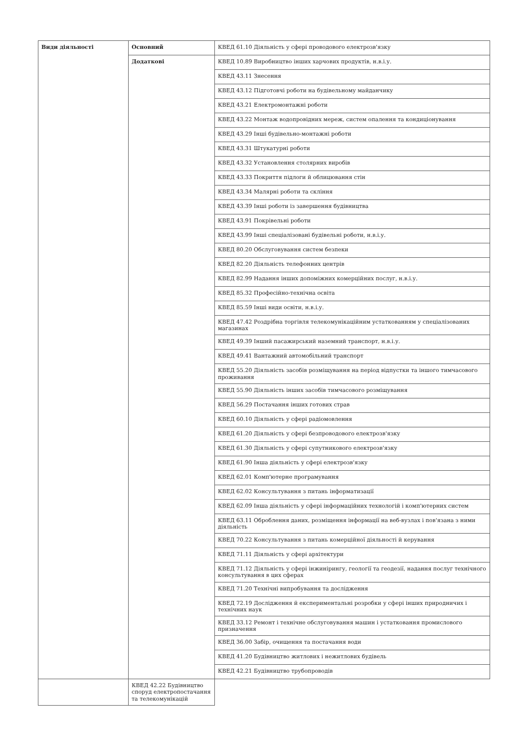| Види діяльності | Основний | КВЕД 61.10 Діяльність у сфері проводового електрозв'язку |
| | Додаткові | КВЕД 10.89 Виробництво інших харчових продуктів, н.в.і.у. |
| | | КВЕД 43.11 Знесення |
| | | КВЕД 43.12 Підготовчі роботи на будівельному майданчику |
| | | КВЕД 43.21 Електромонтажні роботи |
| | | КВЕД 43.22 Монтаж водопровідних мереж, систем опалення та кондиціонування |
| | | КВЕД 43.29 Інші будівельно-монтажні роботи |
| | | КВЕД 43.31 Штукатурні роботи |
| | | КВЕД 43.32 Установлення столярних виробів |
| | | КВЕД 43.33 Покриття підлоги й облицювання стін |
| | | КВЕД 43.34 Малярні роботи та скління |
| | | КВЕД 43.39 Інші роботи із завершення будівництва |
| | | КВЕД 43.91 Покрівельні роботи |
| | | КВЕД 43.99 Інші спеціалізовані будівельні роботи, н.в.і.у. |
| | | КВЕД 80.20 Обслуговування систем безпеки |
| | | КВЕД 82.20 Діяльність телефонних центрів |
| | | КВЕД 82.99 Надання інших допоміжних комерційних послуг, н.в.і.у. |
| | | КВЕД 85.32 Професійно-технічна освіта |
| | | КВЕД 85.59 Інші види освіти, н.в.і.у. |
| | | КВЕД 47.42 Роздрібна торгівля телекомунікаційним устаткованням у спеціалізованих магазинах |
| | | КВЕД 49.39 Інший пасажирський наземний транспорт, н.в.і.у. |
| | | КВЕД 49.41 Вантажний автомобільний транспорт |
| | | КВЕД 55.20 Діяльність засобів розміщування на період відпустки та іншого тимчасового проживання |
| | | КВЕД 55.90 Діяльність інших засобів тимчасового розміщування |
| | | КВЕД 56.29 Постачання інших готових страв |
| | | КВЕД 60.10 Діяльність у сфері радіомовлення |
| | | КВЕД 61.20 Діяльність у сфері безпроводового електрозв'язку |
| | | КВЕД 61.30 Діяльність у сфері супутникового електрозв'язку |
| | | КВЕД 61.90 Інша діяльність у сфері електрозв'язку |
| | | КВЕД 62.01 Комп'ютерне програмування |
| | | КВЕД 62.02 Консультування з питань інформатизації |
| | | КВЕД 62.09 Інша діяльність у сфері інформаційних технологій і комп'ютерних систем |
| | | КВЕД 63.11 Оброблення даних, розміщення інформації на веб-вузлах і пов'язана з ними діяльність |
| | | КВЕД 70.22 Консультування з питань комерційної діяльності й керування |
| | | КВЕД 71.11 Діяльність у сфері архітектури |
| | | КВЕД 71.12 Діяльність у сфері інжинірингу, геології та геодезії, надання послуг технічного консультування в цих сферах |
| | | КВЕД 71.20 Технічні випробування та дослідження |
| | | КВЕД 72.19 Дослідження й експериментальні розробки у сфері інших природничих і технічних наук |
| | | КВЕД 33.12 Ремонт і технічне обслуговування машин і устатковання промислового призначення |
| | | КВЕД 36.00 Забір, очищення та постачання води |
| | | КВЕД 41.20 Будівництво житлових і нежитлових будівель |
| | | КВЕД 42.21 Будівництво трубопроводів |
| | КВЕД 42.22 Будівництво споруд електропостачання та телекомунікацій | |